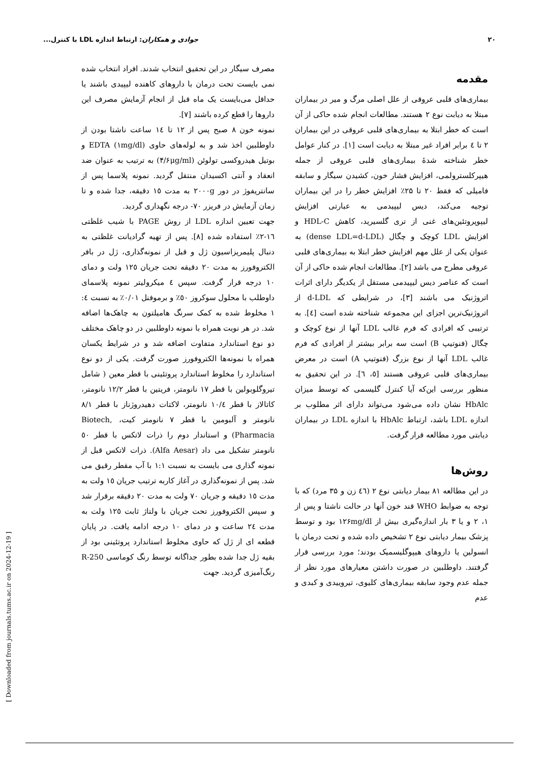۲۰ جوادی و همکاران: ارتباط اندازه LDL با کنترل...
مقدمه
بیماری‌های قلبی عروقی از علل اصلی مرگ و میر در بیماران مبتلا به دیابت نوع ۲ هستند. مطالعات انجام شده حاکی از آن است که خطر ابتلا به بیماری‌های قلبی عروقی در این بیماران ۲ تا ٤ برابر افراد غیر مبتلا به دیابت است [۱]. در کنار عوامل خطر شناخته شدۀ بیماری‌های قلبی عروقی از جمله هیپرکلسترولمی، افزایش فشار خون، کشیدن سیگار و سابقه فامیلی که فقط ۲۰ تا ۲۵٪ افزایش خطر را در این بیماران توجیه می‌کند، دیس لیپیدمی به عبارتی افزایش لیپوپروتئین‌های غنی از تری گلسیرید، کاهش HDL-C و افزایش LDL کوچک و چگال (dense LDL=d-LDL) به عنوان یکی از علل مهم افزایش خطر ابتلا به بیماری‌های قلبی عروقی مطرح می باشد [۲]. مطالعات انجام شده حاکی از آن است که عناصر دیس لیپیدمی مستقل از یکدیگر دارای اثرات اتروژنیک می باشند [۳]، در شرایطی که d-LDL از اتروژنیک‌ترین اجزای این مجموعه شناخته شده است [٤]. به ترتیبی که افرادی که فرم غالب LDL آنها از نوع کوچک و چگال (فنوتیپ B) است سه برابر بیشتر از افرادی که فرم غالب LDL آنها از نوع بزرگ (فنوتیپ A) است در معرض بیماری‌های قلبی عروقی هستند [٥، ٦]. در این تحقیق به منظور بررسی این‌که آیا کنترل گلیسمی که توسط میزان HbAlc نشان داده می‌شود می‌تواند دارای اثر مطلوب بر اندازه LDL باشد، ارتباط HbAlc با اندازه LDL در بیماران دیابتی مورد مطالعه قرار گرفت.
روش‌ها
در این مطالعه ۸۱ بیمار دیابتی نوع ۲ (٤٦ زن و ۳۵ مرد) که با توجه به ضوابط WHO قند خون آنها در حالت ناشتا و پس از ۱، ۲ و یا ۳ بار اندازه‌گیری بیش از ۱۲۶mg/dl بود و توسط پزشک بیمار دیابتی نوع ۲ تشخیص داده شده و تحت درمان با انسولین یا داروهای هیپوگلیسمیک بودند؛ مورد بررسی قرار گرفتند. داوطلبین در صورت داشتن معیارهای مورد نظر از جمله عدم وجود سابقه بیماری‌های کلیوی، تیروییدی و کبدی و عدم
مصرف سیگار در این تحقیق انتخاب شدند. افراد انتخاب شده نمی بایست تحت درمان با داروهای کاهنده لیپیدی باشند یا حداقل می‌بایست یک ماه قبل از انجام آزمایش مصرف این داروها را قطع کرده باشند [۷].
نمونه خون ۸ صبح پس از ۱۲ تا ١٤ ساعت ناشتا بودن از داوطلبین اخذ شد و به لوله‌های حاوی EDTA (۱mg/dl) و بوتیل هیدروکسی تولوئن (۴/۶μg/ml) به ترتیب به عنوان ضد انعقاد و آنتی اکسیدان منتقل گردید. نمونه پلاسما پس از سانتریفوژ در دور ۲۰۰۰g به مدت ۱٥ دقیقه، جدا شده و تا زمان آزمایش در فریزر ۷۰- درجه نگهداری گردید.
جهت تعیین اندازه LDL از روش PAGE با شیب غلظتی ١٦-۲٪ استفاده شده [۸]. پس از تهیه گرادیانت غلظتی به دنبال پلیمریزاسیون ژل و قبل از نمونه‌گذاری، ژل در بافر الکتروفورز به مدت ۲۰ دقیقه تحت جریان ۱۲٥ ولت و دمای ۱۰ درجه قرار گرفت. سپس ٤ میکرولیتر نمونه پلاسمای داوطلب با محلول سوکروز ٥۰٪ و برموفنل ۰/۰۱٪ به نسبت ٤: ۱ مخلوط شده به کمک سرنگ هامیلتون به چاهک‌ها اضافه شد. در هر نوبت همراه با نمونه داوطلبین در دو چاهک مختلف دو نوع استاندارد متفاوت اضافه شد و در شرایط یکسان همراه با نمونه‌ها الکتروفورز صورت گرفت. یکی از دو نوع استاندارد را مخلوط استاندارد پروتئینی با قطر معین ( شامل تیروگلوبولین با قطر ۱۷ نانومتر، فریتین با قطر ۱۲/۲ نانومتر، کاتالاز با قطر ۱۰/٤ نانومتر، لاکتات دهیدروژناز با قطر ۸/۱ نانومتر و آلبومین با قطر ۷ نانومتر کیت، Biotech, Pharmacia) و استاندار دوم را ذرات لاتکس با قطر ٥۰ نانومتر تشکیل می داد (Alfa Aesar). ذرات لاتکس قبل از نمونه گذاری می بایست به نسبت ۱:۱ با آب مقطر رقیق می شد. پس از نمونه‌گذاری در آغاز کاربه ترتیب جریان ۱٥ ولت به مدت ۱٥ دقیقه و جریان ۷۰ ولت به مدت ۲۰ دقیقه برقرار شد و سپس الکتروفورز تحت جریان با ولتاژ ثابت ۱۲٥ ولت به مدت ۲٤ ساعت و در دمای ۱۰ درجه ادامه یافت. در پایان قطعه ای از ژل که حاوی مخلوط استاندارد پروتئینی بود از بقیه ژل جدا شده بطور جداگانه توسط رنگ کوماسی R-250 رنگ‌آمیزی گردید. جهت
[ Downloaded from journals.tums.ac.ir on 2024-12-19 ]